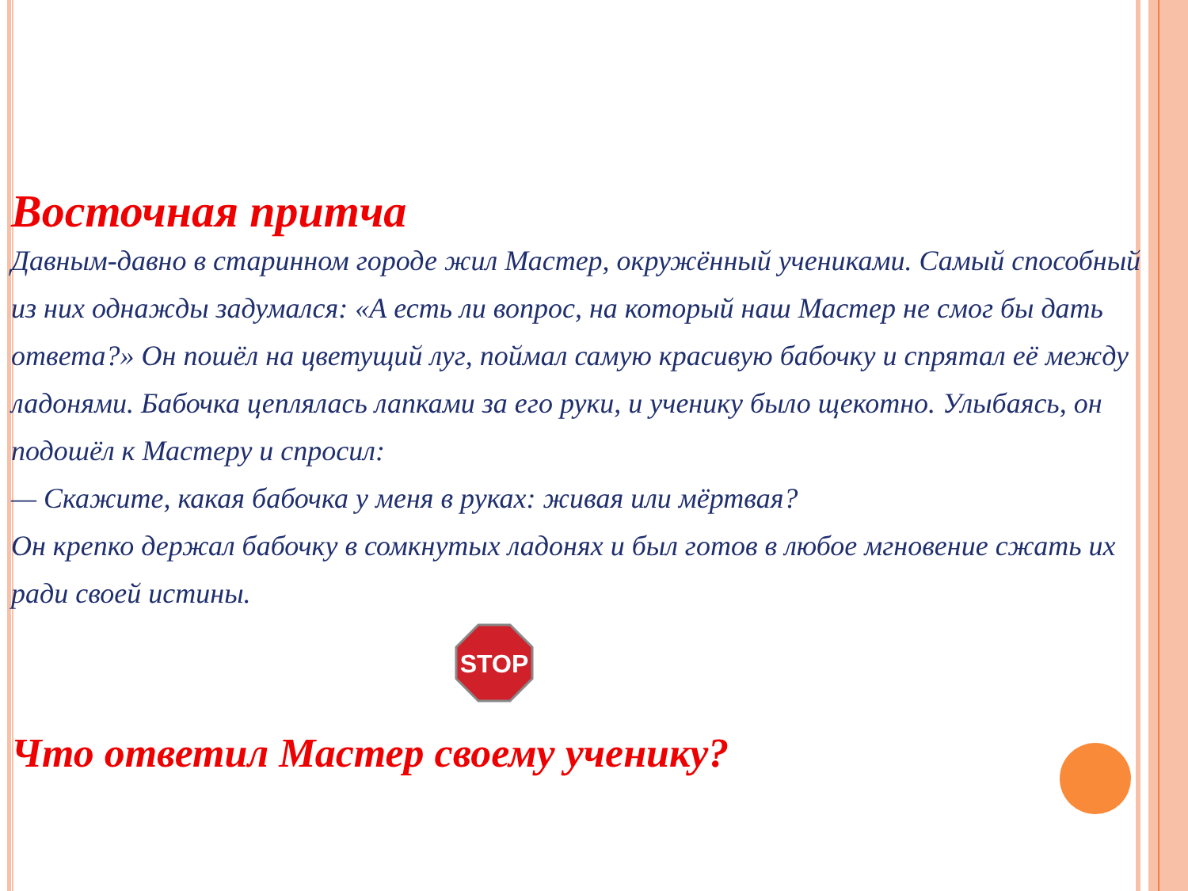Восточная притча
Давным-давно в старинном городе жил Мастер, окружённый учениками. Самый способный из них однажды задумался: «А есть ли вопрос, на который наш Мастер не смог бы дать ответа?» Он пошёл на цветущий луг, поймал самую красивую бабочку и спрятал её между ладонями. Бабочка цеплялась лапками за его руки, и ученику было щекотно. Улыбаясь, он подошёл к Мастеру и спросил:
— Скажите, какая бабочка у меня в руках: живая или мёртвая?
Он крепко держал бабочку в сомкнутых ладонях и был готов в любое мгновение сжать их ради своей истины.
STOP
Что ответил Мастер своему ученику?